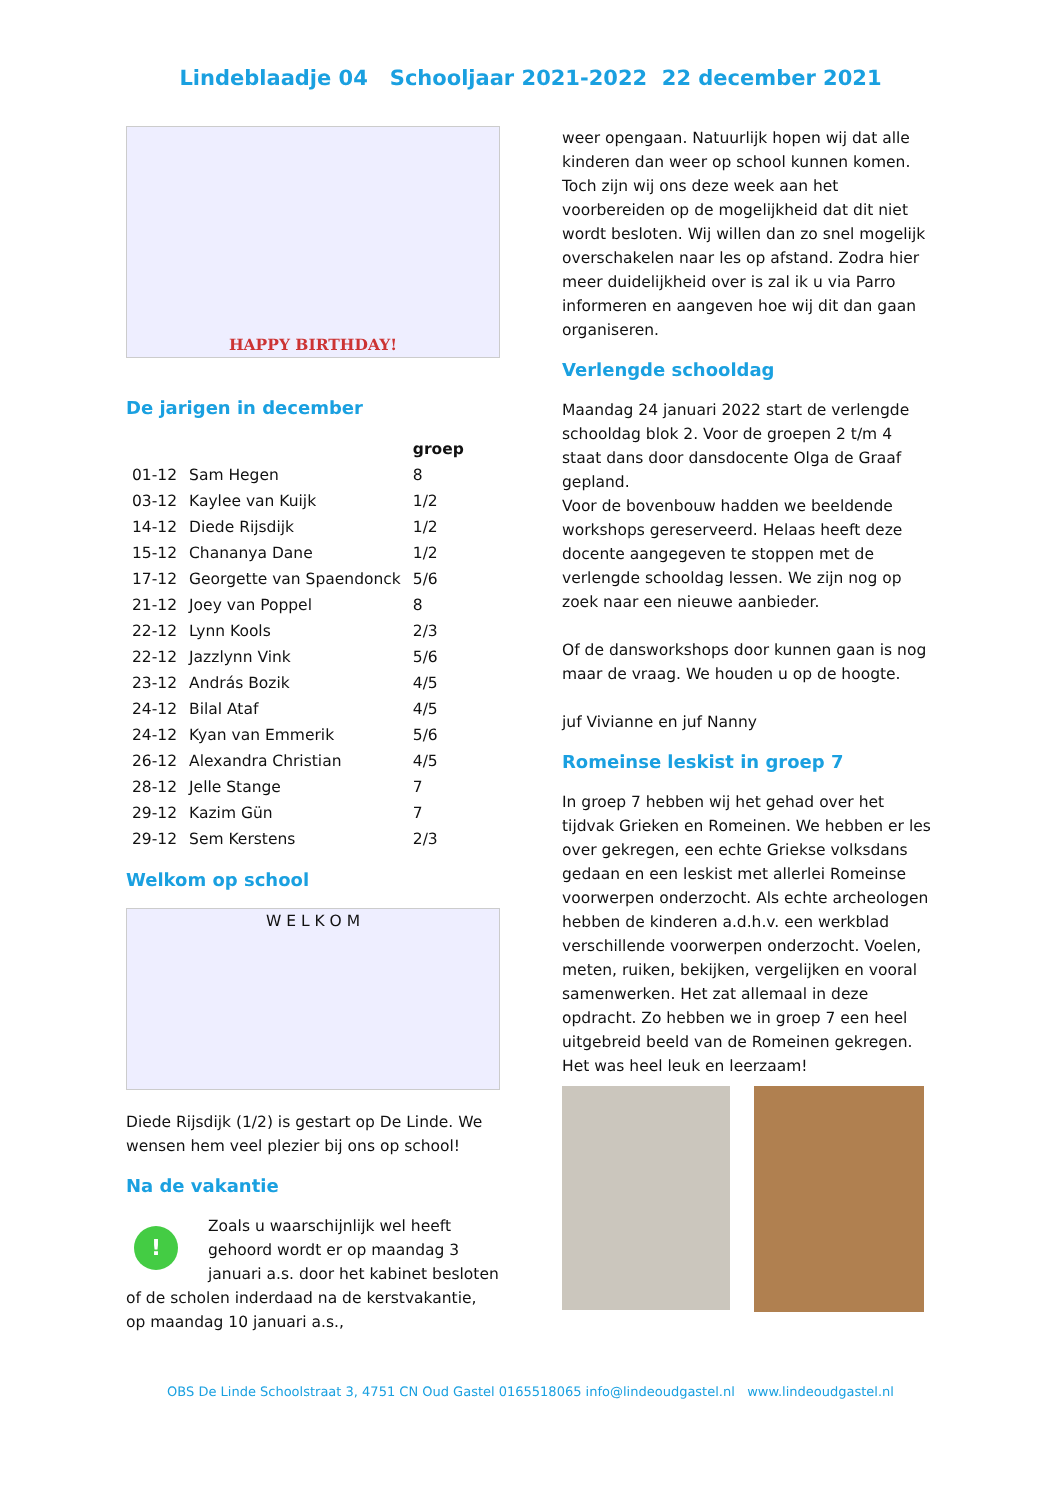Lindeblaadje 04 Schooljaar 2021-2022 22 december 2021
HAPPY BIRTHDAY!
De jarigen in december
| | | groep |
| --- | --- | --- |
| 01-12 | Sam Hegen | 8 |
| 03-12 | Kaylee van Kuijk | 1/2 |
| 14-12 | Diede Rijsdijk | 1/2 |
| 15-12 | Chananya Dane | 1/2 |
| 17-12 | Georgette van Spaendonck | 5/6 |
| 21-12 | Joey van Poppel | 8 |
| 22-12 | Lynn Kools | 2/3 |
| 22-12 | Jazzlynn Vink | 5/6 |
| 23-12 | András Bozik | 4/5 |
| 24-12 | Bilal Ataf | 4/5 |
| 24-12 | Kyan van Emmerik | 5/6 |
| 26-12 | Alexandra Christian | 4/5 |
| 28-12 | Jelle Stange | 7 |
| 29-12 | Kazim Gün | 7 |
| 29-12 | Sem Kerstens | 2/3 |
Welkom op school
W E L K O M
Diede Rijsdijk (1/2) is gestart op De Linde. We wensen hem veel plezier bij ons op school!
Na de vakantie
!
Zoals u waarschijnlijk wel heeft gehoord wordt er op maandag 3 januari a.s. door het kabinet besloten of de scholen inderdaad na de kerstvakantie, op maandag 10 januari a.s.,
weer opengaan. Natuurlijk hopen wij dat alle kinderen dan weer op school kunnen komen. Toch zijn wij ons deze week aan het voorbereiden op de mogelijkheid dat dit niet wordt besloten. Wij willen dan zo snel mogelijk overschakelen naar les op afstand. Zodra hier meer duidelijkheid over is zal ik u via Parro informeren en aangeven hoe wij dit dan gaan organiseren.
Verlengde schooldag
Maandag 24 januari 2022 start de verlengde schooldag blok 2. Voor de groepen 2 t/m 4 staat dans door dansdocente Olga de Graaf gepland.
Voor de bovenbouw hadden we beeldende workshops gereserveerd. Helaas heeft deze docente aangegeven te stoppen met de verlengde schooldag lessen. We zijn nog op zoek naar een nieuwe aanbieder.
Of de dansworkshops door kunnen gaan is nog maar de vraag. We houden u op de hoogte.
juf Vivianne en juf Nanny
Romeinse leskist in groep 7
In groep 7 hebben wij het gehad over het tijdvak Grieken en Romeinen. We hebben er les over gekregen, een echte Griekse volksdans gedaan en een leskist met allerlei Romeinse voorwerpen onderzocht. Als echte archeologen hebben de kinderen a.d.h.v. een werkblad verschillende voorwerpen onderzocht. Voelen, meten, ruiken, bekijken, vergelijken en vooral samenwerken. Het zat allemaal in deze opdracht. Zo hebben we in groep 7 een heel uitgebreid beeld van de Romeinen gekregen. Het was heel leuk en leerzaam!
OBS De Linde Schoolstraat 3, 4751 CN Oud Gastel 0165518065 info@lindeoudgastel.nl www.lindeoudgastel.nl